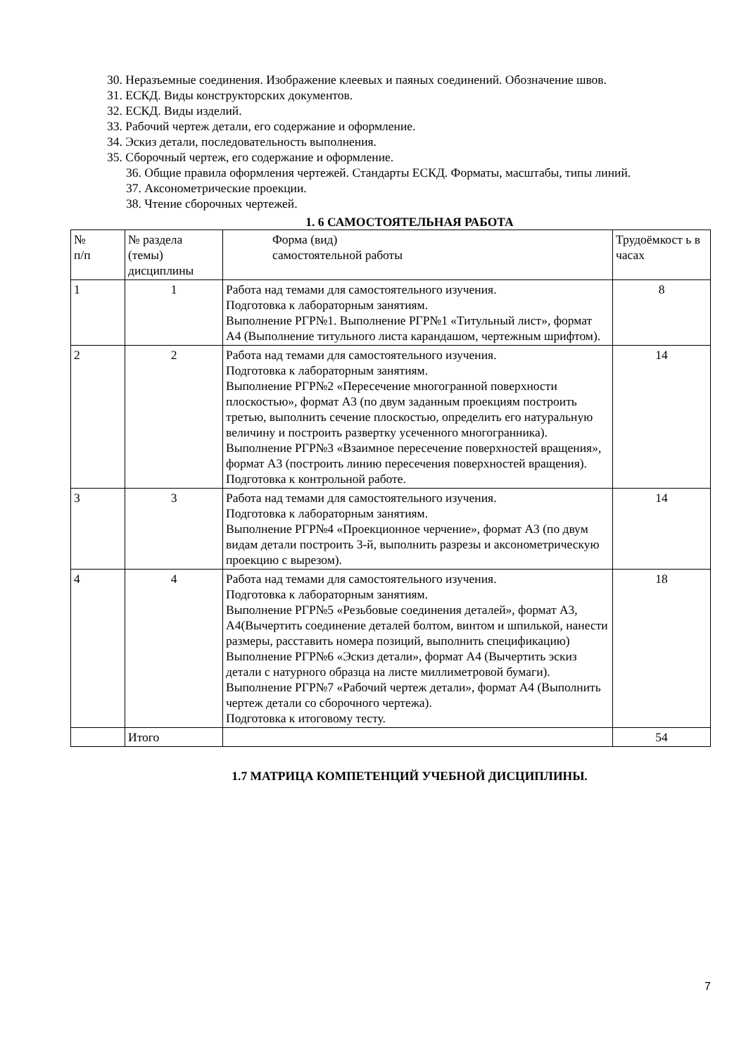30. Неразъемные соединения. Изображение клеевых и паяных соединений. Обозначение швов.
31. ЕСКД. Виды конструкторских документов.
32. ЕСКД. Виды изделий.
33. Рабочий чертеж детали, его содержание и оформление.
34. Эскиз детали, последовательность выполнения.
35. Сборочный чертеж, его содержание и оформление.
36. Общие правила оформления чертежей. Стандарты ЕСКД. Форматы, масштабы, типы линий.
37. Аксонометрические проекции.
38. Чтение сборочных чертежей.
1. 6 САМОСТОЯТЕЛЬНАЯ РАБОТА
| № п/п | № раздела (темы) дисциплины | Форма (вид) самостоятельной работы | Трудоёмкост ь в часах |
| 1 | 1 | Работа над темами для самостоятельного изучения. Подготовка к лабораторным занятиям. Выполнение РГР№1. Выполнение РГР№1 «Титульный лист», формат А4 (Выполнение титульного листа карандашом, чертежным шрифтом). | 8 |
| 2 | 2 | Работа над темами для самостоятельного изучения. Подготовка к лабораторным занятиям. Выполнение РГР№2 «Пересечение многогранной поверхности плоскостью», формат А3 (по двум заданным проекциям построить третью, выполнить сечение плоскостью, определить его натуральную величину и построить развертку усеченного многогранника). Выполнение РГР№3 «Взаимное пересечение поверхностей вращения», формат А3 (построить линию пересечения поверхностей вращения). Подготовка к контрольной работе. | 14 |
| 3 | 3 | Работа над темами для самостоятельного изучения. Подготовка к лабораторным занятиям. Выполнение РГР№4 «Проекционное черчение», формат А3 (по двум видам детали построить 3-й, выполнить разрезы и аксонометрическую проекцию с вырезом). | 14 |
| 4 | 4 | Работа над темами для самостоятельного изучения. Подготовка к лабораторным занятиям. Выполнение РГР№5 «Резьбовые соединения деталей», формат А3, А4(Вычертить соединение деталей болтом, винтом и шпилькой, нанести размеры, расставить номера позиций, выполнить спецификацию) Выполнение РГР№6 «Эскиз детали», формат А4 (Вычертить эскиз детали с натурного образца на листе миллиметровой бумаги). Выполнение РГР№7 «Рабочий чертеж детали», формат А4 (Выполнить чертеж детали со сборочного чертежа). Подготовка к итоговому тесту. | 18 |
| | Итого | | 54 |
1.7 МАТРИЦА КОМПЕТЕНЦИЙ УЧЕБНОЙ ДИСЦИПЛИНЫ.
7